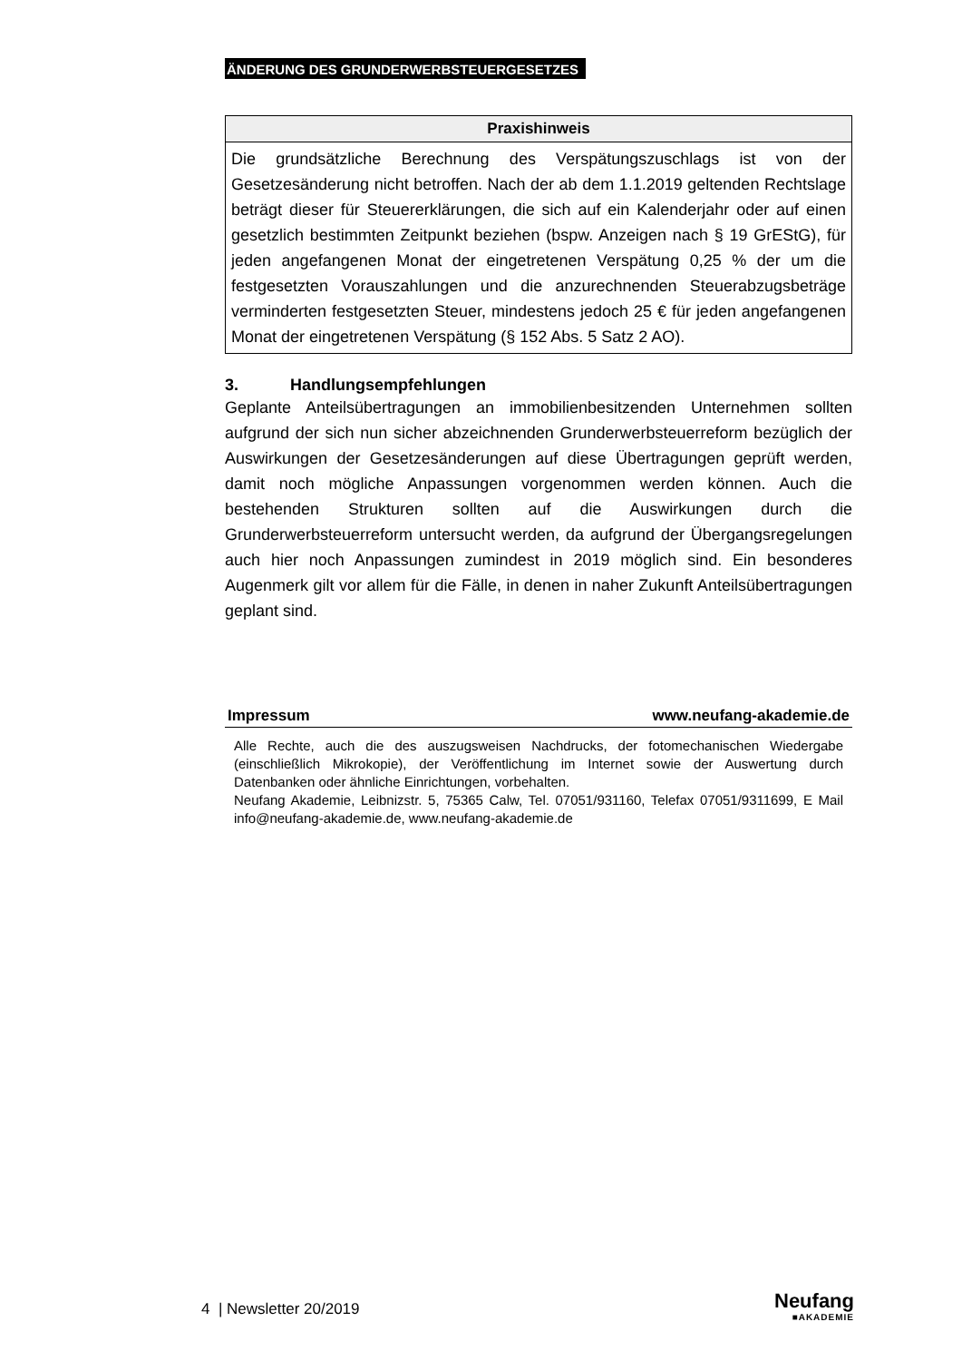ÄNDERUNG DES GRUNDERWERBSTEUERGESETZES
Praxishinweis
Die grundsätzliche Berechnung des Verspätungszuschlags ist von der Gesetzesänderung nicht betroffen. Nach der ab dem 1.1.2019 geltenden Rechtslage beträgt dieser für Steuererklärungen, die sich auf ein Kalenderjahr oder auf einen gesetzlich bestimmten Zeitpunkt beziehen (bspw. Anzeigen nach § 19 GrEStG), für jeden angefangenen Monat der eingetretenen Verspätung 0,25 % der um die festgesetzten Vorauszahlungen und die anzurechnenden Steuerabzugsbeträge verminderten festgesetzten Steuer, mindestens jedoch 25 € für jeden angefangenen Monat der eingetretenen Verspätung (§ 152 Abs. 5 Satz 2 AO).
3. Handlungsempfehlungen
Geplante Anteilsübertragungen an immobilienbesitzenden Unternehmen sollten aufgrund der sich nun sicher abzeichnenden Grunderwerbsteuerreform bezüglich der Auswirkungen der Gesetzesänderungen auf diese Übertragungen geprüft werden, damit noch mögliche Anpassungen vorgenommen werden können. Auch die bestehenden Strukturen sollten auf die Auswirkungen durch die Grunderwerbsteuerreform untersucht werden, da aufgrund der Übergangsregelungen auch hier noch Anpassungen zumindest in 2019 möglich sind. Ein besonderes Augenmerk gilt vor allem für die Fälle, in denen in naher Zukunft Anteilsübertragungen geplant sind.
Impressum www.neufang-akademie.de
Alle Rechte, auch die des auszugsweisen Nachdrucks, der fotomechanischen Wiedergabe (einschließlich Mikrokopie), der Veröffentlichung im Internet sowie der Auswertung durch Datenbanken oder ähnliche Einrichtungen, vorbehalten.
Neufang Akademie, Leibnizstr. 5, 75365 Calw, Tel. 07051/931160, Telefax 07051/9311699, E Mail info@neufang-akademie.de, www.neufang-akademie.de
4 | Newsletter 20/2019
Neufang
■AKADEMIE